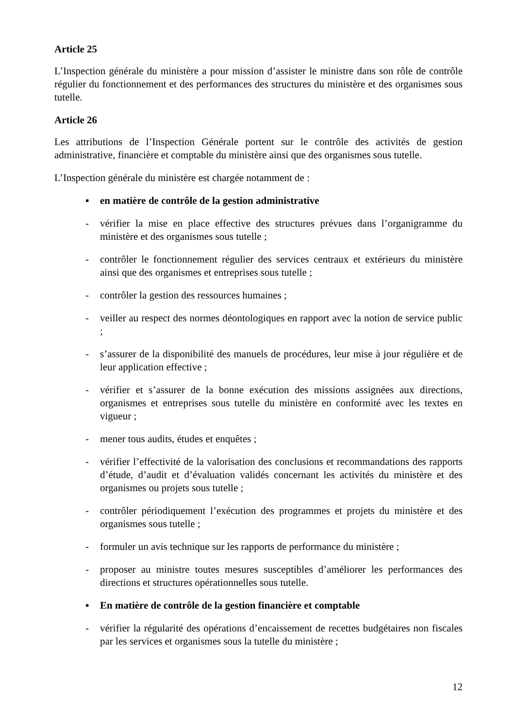Article 25
L’Inspection générale du ministère a pour mission d’assister le ministre dans son rôle de contrôle régulier du fonctionnement et des performances des structures du ministère et des organismes sous tutelle.
Article 26
Les attributions de l’Inspection Générale portent sur le contrôle des activités de gestion administrative, financière et comptable du ministère ainsi que des organismes sous tutelle.
L’Inspection générale du ministère est chargée notamment de :
▪ en matière de contrôle de la gestion administrative
- vérifier la mise en place effective des structures prévues dans l’organigramme du ministère et des organismes sous tutelle ;
- contrôler le fonctionnement régulier des services centraux et extérieurs du ministère ainsi que des organismes et entreprises sous tutelle ;
- contrôler la gestion des ressources humaines ;
- veiller au respect des normes déontologiques en rapport avec la notion de service public ;
- s’assurer de la disponibilité des manuels de procédures, leur mise à jour régulière et de leur application effective ;
- vérifier et s’assurer de la bonne exécution des missions assignées aux directions, organismes et entreprises sous tutelle du ministère en conformité avec les textes en vigueur ;
- mener tous audits, études et enquêtes ;
- vérifier l’effectivité de la valorisation des conclusions et recommandations des rapports d’étude, d’audit et d’évaluation validés concernant les activités du ministère et des organismes ou projets sous tutelle ;
- contrôler périodiquement l’exécution des programmes et projets du ministère et des organismes sous tutelle ;
- formuler un avis technique sur les rapports de performance du ministère ;
- proposer au ministre toutes mesures susceptibles d’améliorer les performances des directions et structures opérationnelles sous tutelle.
▪ En matière de contrôle de la gestion financière et comptable
- vérifier la régularité des opérations d’encaissement de recettes budgétaires non fiscales par les services et organismes sous la tutelle du ministère ;
12